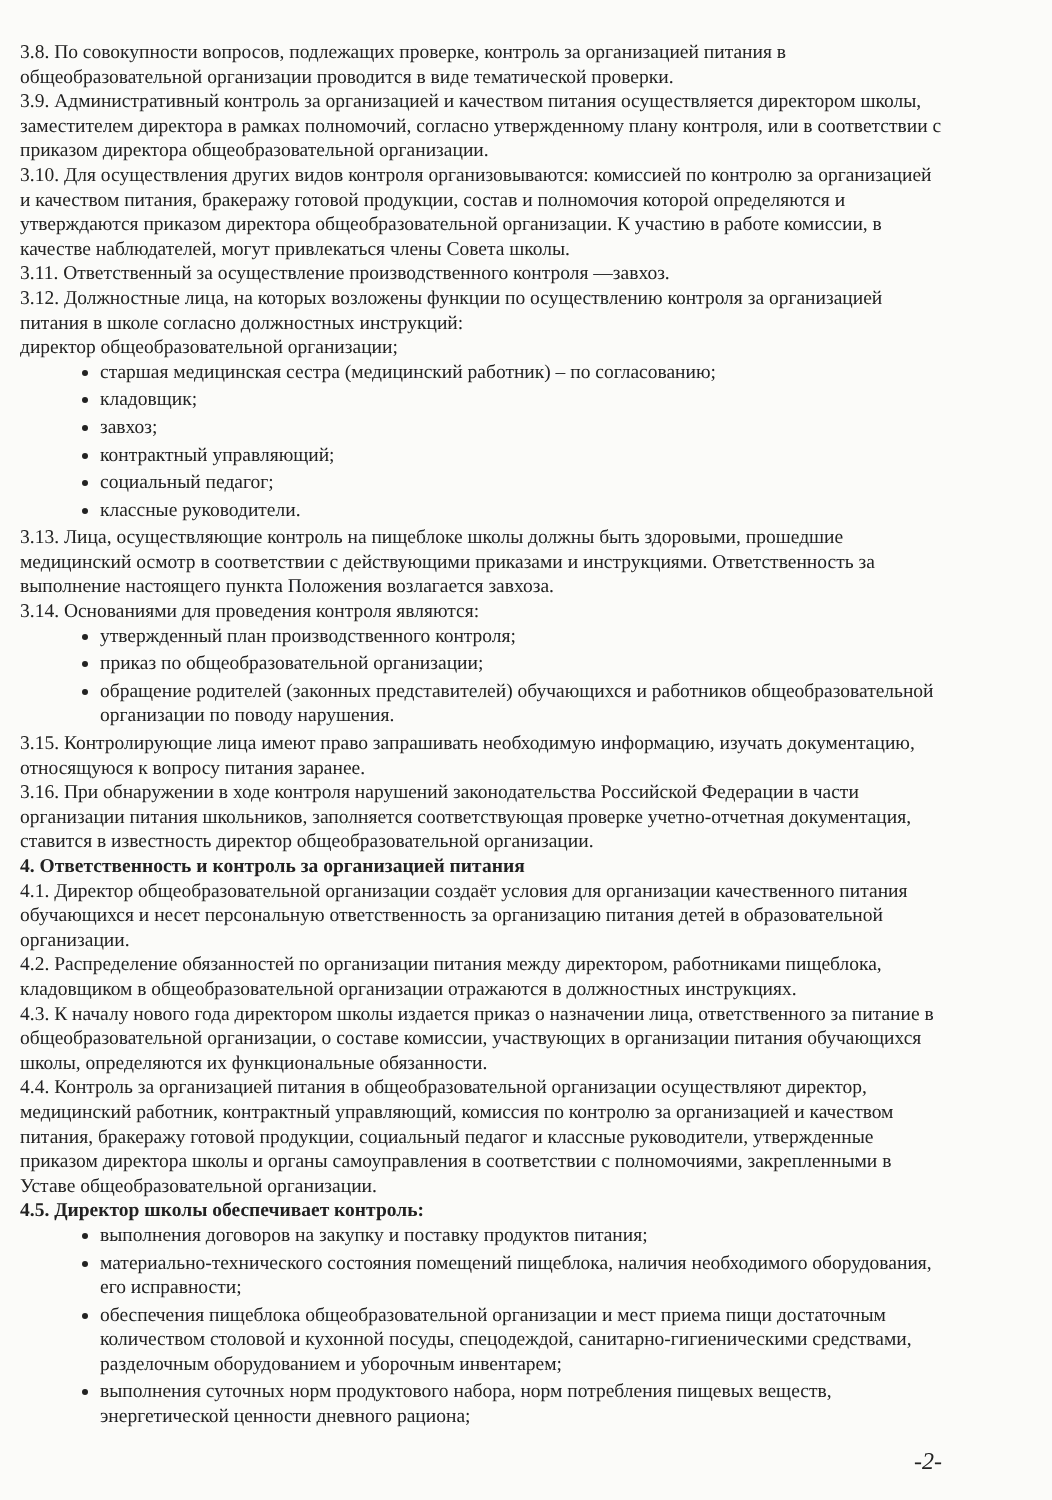3.8. По совокупности вопросов, подлежащих проверке, контроль за организацией питания в общеобразовательной организации проводится в виде тематической проверки.
3.9. Административный контроль за организацией и качеством питания осуществляется директором школы, заместителем директора в рамках полномочий, согласно утвержденному плану контроля, или в соответствии с приказом директора общеобразовательной организации.
3.10. Для осуществления других видов контроля организовываются: комиссией по контролю за организацией и качеством питания, бракеражу готовой продукции, состав и полномочия которой определяются и утверждаются приказом директора общеобразовательной организации. К участию в работе комиссии, в качестве наблюдателей, могут привлекаться члены Совета школы.
3.11. Ответственный за осуществление производственного контроля —завхоз.
3.12. Должностные лица, на которых возложены функции по осуществлению контроля за организацией питания в школе согласно должностных инструкций:
директор общеобразовательной организации;
старшая медицинская сестра (медицинский работник) – по согласованию;
кладовщик;
завхоз;
контрактный управляющий;
социальный педагог;
классные руководители.
3.13. Лица, осуществляющие контроль на пищеблоке школы должны быть здоровыми, прошедшие медицинский осмотр в соответствии с действующими приказами и инструкциями. Ответственность за выполнение настоящего пункта Положения возлагается завхоза.
3.14. Основаниями для проведения контроля являются:
утвержденный план производственного контроля;
приказ по общеобразовательной организации;
обращение родителей (законных представителей) обучающихся и работников общеобразовательной организации по поводу нарушения.
3.15. Контролирующие лица имеют право запрашивать необходимую информацию, изучать документацию, относящуюся к вопросу питания заранее.
3.16. При обнаружении в ходе контроля нарушений законодательства Российской Федерации в части организации питания школьников, заполняется соответствующая проверке учетно-отчетная документация, ставится в известность директор общеобразовательной организации.
4. Ответственность и контроль за организацией питания
4.1. Директор общеобразовательной организации создаёт условия для организации качественного питания обучающихся и несет персональную ответственность за организацию питания детей в образовательной организации.
4.2. Распределение обязанностей по организации питания между директором, работниками пищеблока, кладовщиком в общеобразовательной организации отражаются в должностных инструкциях.
4.3. К началу нового года директором школы издается приказ о назначении лица, ответственного за питание в общеобразовательной организации, о составе комиссии, участвующих в организации питания обучающихся школы, определяются их функциональные обязанности.
4.4. Контроль за организацией питания в общеобразовательной организации осуществляют директор, медицинский работник, контрактный управляющий, комиссия по контролю за организацией и качеством питания, бракеражу готовой продукции, социальный педагог и классные руководители, утвержденные приказом директора школы и органы самоуправления в соответствии с полномочиями, закрепленными в Уставе общеобразовательной организации.
4.5. Директор школы обеспечивает контроль:
выполнения договоров на закупку и поставку продуктов питания;
материально-технического состояния помещений пищеблока, наличия необходимого оборудования, его исправности;
обеспечения пищеблока общеобразовательной организации и мест приема пищи достаточным количеством столовой и кухонной посуды, спецодеждой, санитарно-гигиеническими средствами, разделочным оборудованием и уборочным инвентарем;
выполнения суточных норм продуктового набора, норм потребления пищевых веществ, энергетической ценности дневного рациона;
-2-